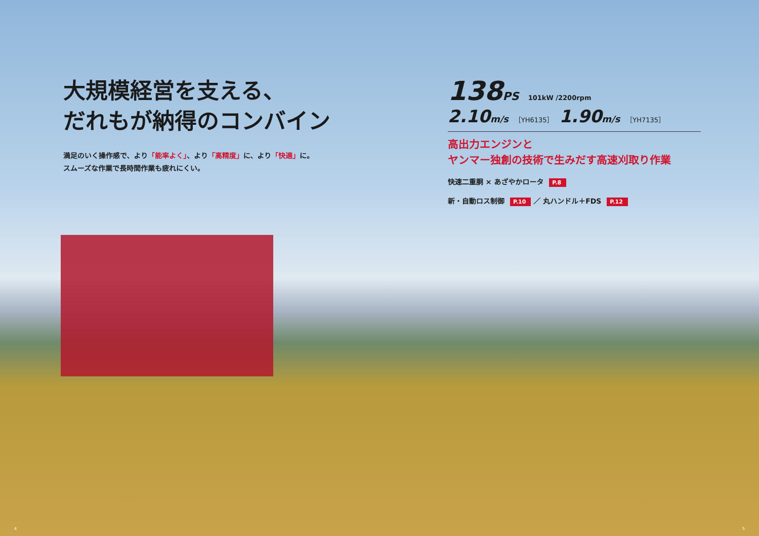大規模経営を支える、
だれもが納得のコンバイン
満足のいく操作感で、より「能率よく」、より「高精度」に、より「快適」に。
スムーズな作業で長時間作業も疲れにくい。
138PS 101kW /2200rpm
2.10m/s ［YH6135］ 1.90m/s ［YH7135］
高出力エンジンと
ヤンマー独創の技術で生みだす高速刈取り作業
快速二重胴 × あざやかロータ P.8
新・自動ロス制御 P.10 ／ 丸ハンドル＋FDS P.12
4 5